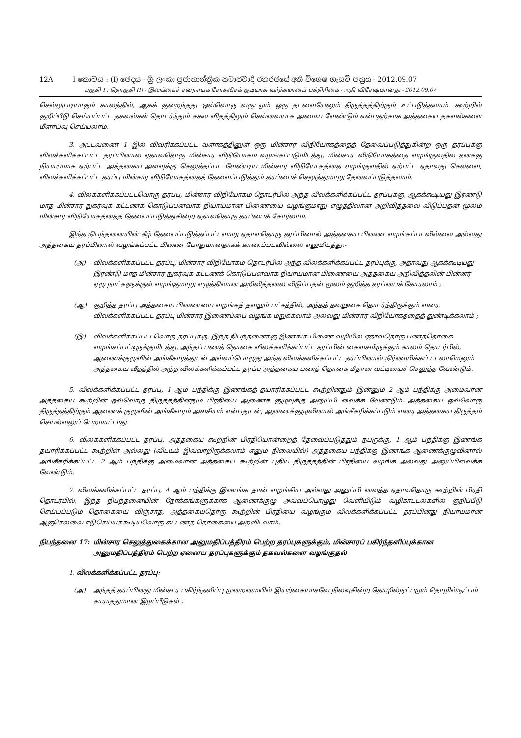12A I කොටස : (I) ඡෙදය - ශ්‍රී ලංකා ප්‍රජාතාන්ත්‍රික සමාජවාදී ජනරජයේ අති විශෙෂ ගැසට් පත්‍රය - 2012.09.07
பகுதி I : தொகுதி (I) - இலங்கைச் சனநாயக சோசலிசக் குடியரசு வர்த்தமானப் பத்திரிகை - அதி விசேஷமானது - 2012.09.07
செல்லுபடியாகும் காலத்தில், ஆகக் குறைந்தது ஒவ்வொரு வருடமும் ஒரு தடவையேனும் திருத்தத்திற்கும் உட்படுத்தலாம். கூற்றில் குறிப்பீடு செய்யப்பட்ட தகவல்கள் தொடர்ந்தும் சகல விதத்திலும் செவ்வையாக அமைய வேண்டும் என்பதற்காக அத்தகைய தகவல்களை மீளாய்வு செய்யலாம்.
3. அட்டவணை 1 இல் விவரிக்கப்பட்ட வளாகத்தினுள் ஒரு மின்சார விநியோகத்தைத் தேவைப்படுத்துகின்ற ஒரு தரப்புக்கு விலக்களிக்கப்பட்ட தரப்பினால் ஏதாவதொரு மின்சார விநியோகம் வழங்கப்படுமிடத்து, மின்சார விநியோகத்தை வழங்குவதில் தனக்கு நியாயமாக ஏற்பட்ட அத்தகைய அளவுக்கு செலுத்தப்பட வேண்டிய மின்சார விநியோகத்தை வழங்குவதில் ஏற்பட்ட ஏதாவது செலவை, விலக்களிக்கப்பட்ட தரப்பு மின்சார விநியோகத்தைத் தேவைப்படுத்தும் தரப்பைச் செலுத்துமாறு தேவைப்படுத்தலாம்.
4. விலக்களிக்கப்பட்டவொரு தரப்பு, மின்சார விநியோகம் தொடர்பில் அந்த விலக்களிக்கப்பட்ட தரப்புக்கு, ஆகக்கூடியது இரண்டு மாத மின்சார நுகர்வுக் கட்டணக் கொடுப்பனவாக நியாயமான பிணையை வழங்குமாறு எழுத்திலான அறிவித்தலை விடுப்பதன் மூலம் மின்சார விநியோகத்தைத் தேவைப்படுத்துகின்ற ஏதாவதொரு தரப்பைக் கோரலாம்.
இந்த நிபந்தனையின் கீழ் தேவைப்படுத்தப்பட்டவாறு ஏதாவதொரு தரப்பினால் அத்தகைய பிணை வழங்கப்படவில்லை அல்லது அத்தகைய தரப்பினால் வழங்கப்பட்ட பிணை போதுமானதாகக் காணப்படவில்லை எனுமிடத்து:-
(அ) விலக்களிக்கப்பட்ட தரப்பு, மின்சார விநியோகம் தொடர்பில் அந்த விலக்களிக்கப்பட்ட தரப்புக்கு, அதாவது ஆகக்கூடியது இரண்டு மாத மின்சார நுகர்வுக் கட்டணக் கொடுப்பனவாக நியாயமான பிணையை அத்தகைய அறிவித்தலின் பின்னர் ஏழு நாட்களுக்குள் வழங்குமாறு எழுத்திலான அறிவித்தலை விடுப்பதன் மூலம் குறித்த தரப்பைக் கோரலாம் ;
(ஆ) குறித்த தரப்பு அத்தகைய பிணையை வழங்கத் தவறும் பட்சத்தில், அந்தத் தவறுகை தொடர்ந்திருக்கும் வரை, விலக்களிக்கப்பட்ட தரப்பு மின்சார இணைப்பை வழங்க மறுக்கலாம் அல்லது மின்சார விநியோகத்தைத் துண்டிக்கலாம் ;
(இ) விலக்களிக்கப்பட்டவொரு தரப்புக்கு, இந்த நிபந்தனைக்கு இணங்க பிணை வழியில் ஏதாவதொரு பணத்தொகை வழங்கப்பட்டிருக்குமிடத்து, அந்தப் பணத் தொகை விலக்களிக்கப்பட்ட தரப்பின் கைவசமிருக்கும் காலம் தொடர்பில், ஆணைக்குழுவின் அங்கீகாரத்துடன் அவ்வப்பொழுது அந்த விலக்களிக்கப்பட்ட தரப்பினால் நிர்ணயிக்கப் படலாமெனும் அத்தகைய வீதத்தில் அந்த விலக்களிக்கப்பட்ட தரப்பு அத்தகைய பணத் தொகை மீதான வட்டியைச் செலுத்த வேண்டும்.
5. விலக்களிக்கப்பட்ட தரப்பு, 1 ஆம் பந்திக்கு இணங்கத் தயாரிக்கப்பட்ட கூற்றினதும் இன்னும் 2 ஆம் பந்திக்கு அமைவான அத்தகைய கூற்றின் ஒவ்வொரு திருத்தத்தினதும் பிரதியை ஆணைக் குழுவுக்கு அனுப்பி வைக்க வேண்டும். அத்தகைய ஒவ்வொரு திருத்தத்திற்கும் ஆணைக் குழுவின் அங்கீகாரம் அவசியம் என்பதுடன், ஆணைக்குழுவினால் அங்கீகரிக்கப்படும் வரை அத்தகைய திருத்தம் செயல்வலுப் பெறமாட்டாது.
6. விலக்களிக்கப்பட்ட தரப்பு, அத்தகைய கூற்றின் பிரதியொன்றைத் தேவைப்படுத்தும் நபருக்கு, 1 ஆம் பந்திக்கு இணங்க தயாரிக்கப்பட்ட கூற்றின் அல்லது (விடயம் இவ்வாறிருக்கலாம் எனும் நிலையில்) அத்தகைய பந்திக்கு இணங்க ஆணைக்குழுவினால் அங்கீகரிக்கப்பட்ட 2 ஆம் பந்திக்கு அமைவான அத்தகைய கூற்றின் புதிய திருத்தத்தின் பிரதியை வழங்க அல்லது அனுப்பிவைக்க வேண்டும்.
7. விலக்களிக்கப்பட்ட தரப்பு, 4 ஆம் பந்திக்கு இணங்க தான் வழங்கிய அல்லது அனுப்பி வைத்த ஏதாவதொரு கூற்றின் பிரதி தொடர்பில், இந்த நிபந்தனையின் நோக்கங்களுக்காக ஆணைக்குழு அவ்வப்பொழுது வெளியிடும் வழிகாட்டல்களில் குறிப்பீடு செய்யப்படும் தொகையை விஞ்சாத, அத்தகையதொரு கூற்றின் பிரதியை வழங்கும் விலக்களிக்கப்பட்ட தரப்பினது நியாயமான ஆகுசெலவை ஈடுசெய்யக்கூடியவொரு கட்டணத் தொகையை அறவிடலாம்.
நிபந்தனை 17: மின்சார செலுத்துகைக்கான அனுமதிப்பத்திரம் பெற்ற தரப்புகளுக்கும், மின்சாரப் பகிர்ந்தளிப்புக்கான அனுமதிப்பத்திரம் பெற்ற ஏனைய தரப்புகளுக்கும் தகவல்களை வழங்குதல்
1. விலக்களிக்கப்பட்ட தரப்பு:
(அ) அந்தத் தரப்பினது மின்சார பகிர்ந்தளிப்பு முறைமையில் இயற்கையாகவே நிலவுகின்ற தொழில்நுட்பமும் தொழில்நுட்பம் சாராததுமான இழப்பீடுகள் ;